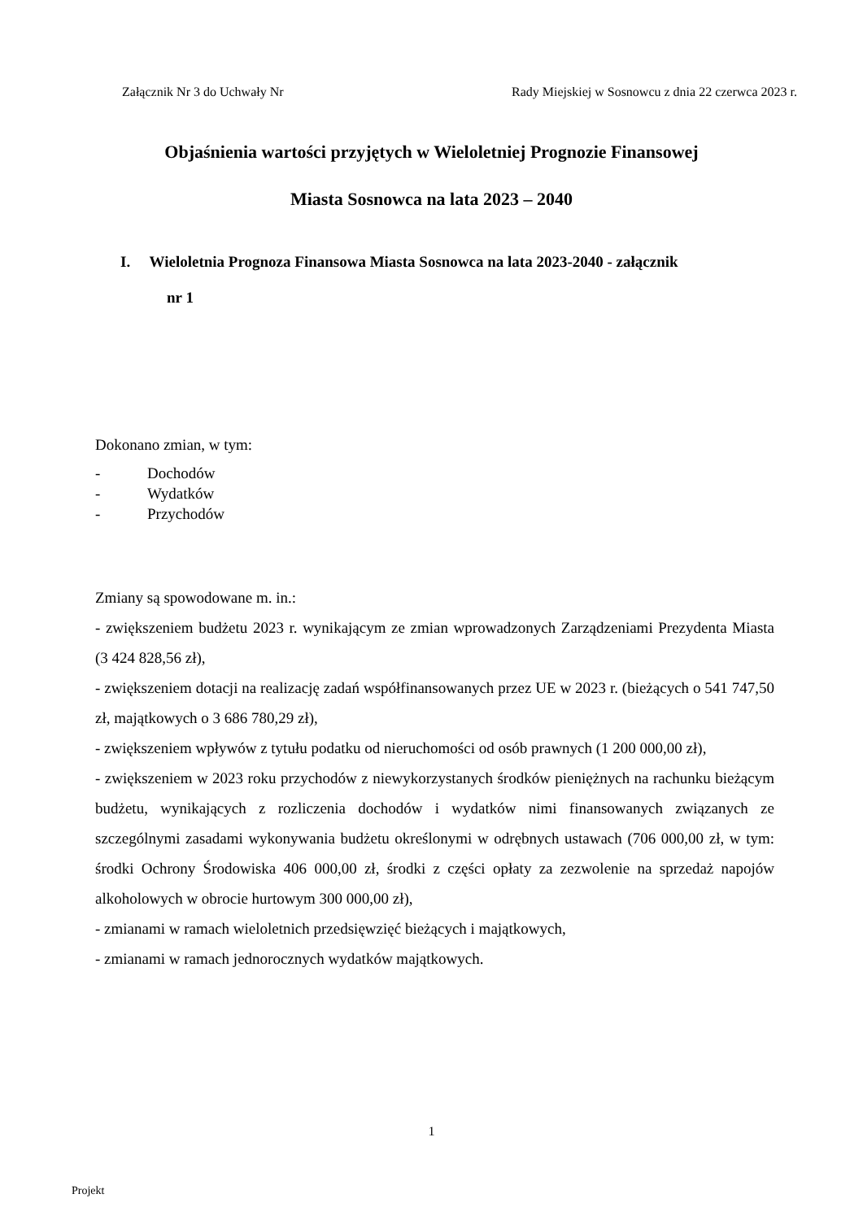Załącznik Nr 3 do Uchwały Nr Rady Miejskiej w Sosnowcu z dnia 22 czerwca 2023 r.
Objaśnienia wartości przyjętych w Wieloletniej Prognozie Finansowej
Miasta Sosnowca na lata 2023 – 2040
I. Wieloletnia Prognoza Finansowa Miasta Sosnowca na lata 2023-2040 - załącznik
nr 1
Dokonano zmian, w tym:
- Dochodów
- Wydatków
- Przychodów
Zmiany są spowodowane m. in.:
- zwiększeniem budżetu 2023 r. wynikającym ze zmian wprowadzonych Zarządzeniami Prezydenta Miasta (3 424 828,56 zł),
- zwiększeniem dotacji na realizację zadań współfinansowanych przez UE w 2023 r. (bieżących o 541 747,50 zł, majątkowych o 3 686 780,29 zł),
- zwiększeniem wpływów z tytułu podatku od nieruchomości od osób prawnych (1 200 000,00 zł),
- zwiększeniem w 2023 roku przychodów z niewykorzystanych środków pieniężnych na rachunku bieżącym budżetu, wynikających z rozliczenia dochodów i wydatków nimi finansowanych związanych ze szczególnymi zasadami wykonywania budżetu określonymi w odrębnych ustawach (706 000,00 zł, w tym: środki Ochrony Środowiska 406 000,00 zł, środki z części opłaty za zezwolenie na sprzedaż napojów alkoholowych w obrocie hurtowym 300 000,00 zł),
- zmianami w ramach wieloletnich przedsięwzięć bieżących i majątkowych,
- zmianami w ramach jednorocznych wydatków majątkowych.
1
Projekt